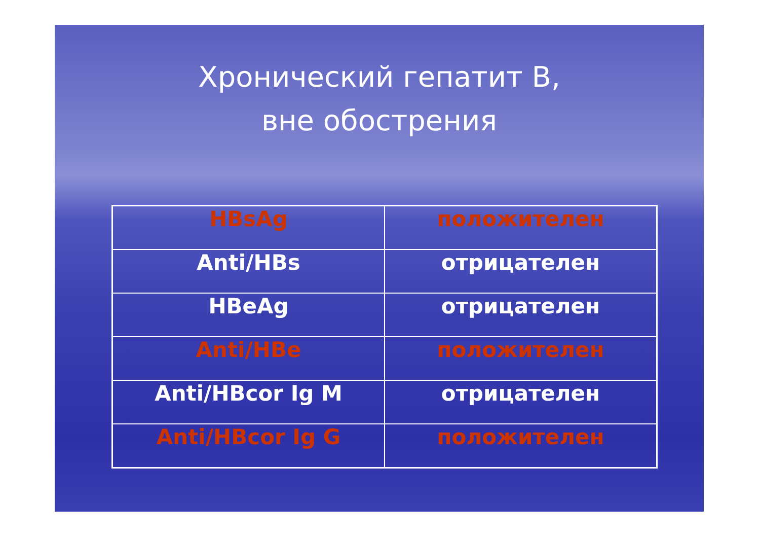Хронический гепатит В,
вне обострения
| HBsAg | положителен |
| Anti/HBs | отрицателен |
| HBeAg | отрицателен |
| Anti/HBe | положителен |
| Anti/HBcor Ig M | отрицателен |
| Anti/HBcor Ig G | положителен |